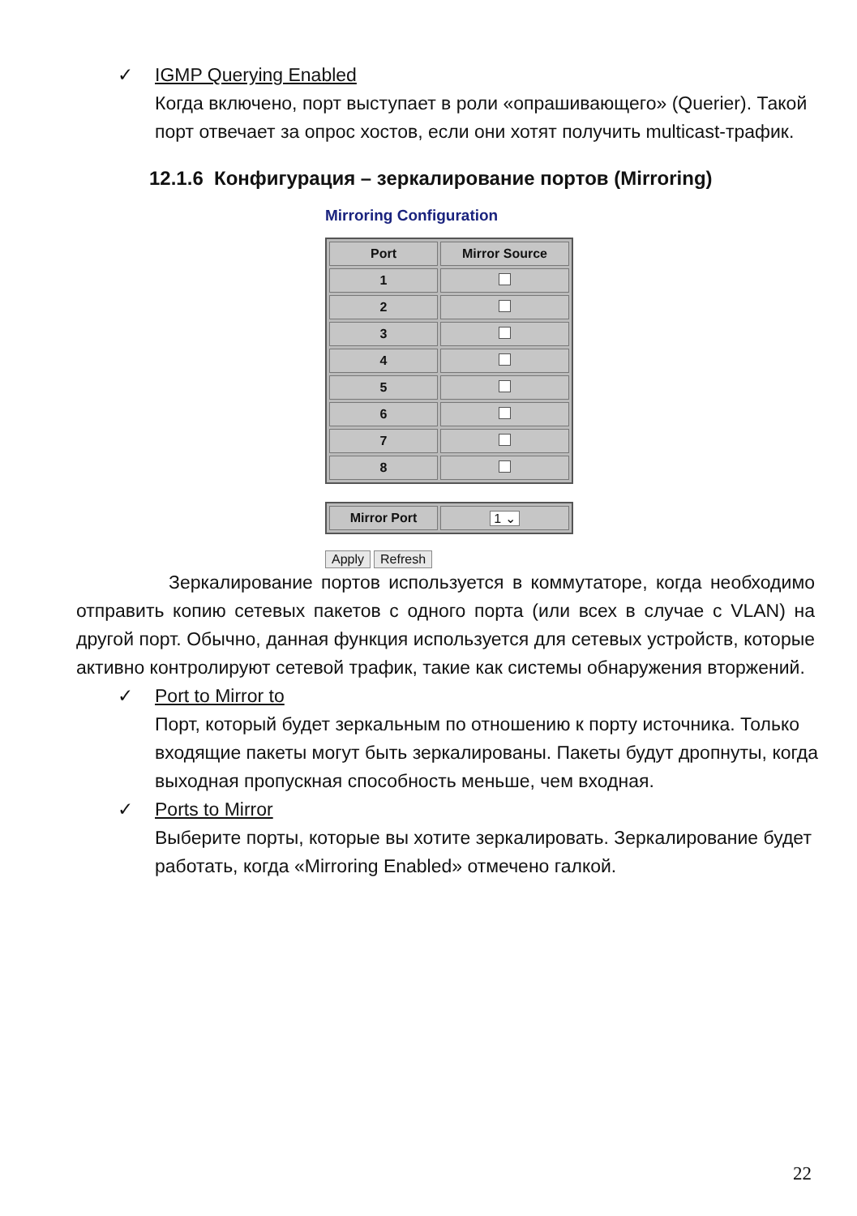✓ IGMP Querying Enabled
Когда включено, порт выступает в роли «опрашивающего» (Querier). Такой порт отвечает за опрос хостов, если они хотят получить multicast-трафик.
12.1.6 Конфигурация – зеркалирование портов (Mirroring)
Mirroring Configuration
| Port | Mirror Source |
| --- | --- |
| 1 | |
| 2 | |
| 3 | |
| 4 | |
| 5 | |
| 6 | |
| 7 | |
| 8 | |
| Mirror Port | 1 ⌄ |
Apply Refresh
Зеркалирование портов используется в коммутаторе, когда необходимо отправить копию сетевых пакетов с одного порта (или всех в случае с VLAN) на другой порт. Обычно, данная функция используется для сетевых устройств, которые активно контролируют сетевой трафик, такие как системы обнаружения вторжений.
✓ Port to Mirror to
Порт, который будет зеркальным по отношению к порту источника. Только входящие пакеты могут быть зеркалированы. Пакеты будут дропнуты, когда выходная пропускная способность меньше, чем входная.
✓ Ports to Mirror
Выберите порты, которые вы хотите зеркалировать. Зеркалирование будет работать, когда «Mirroring Enabled» отмечено галкой.
22